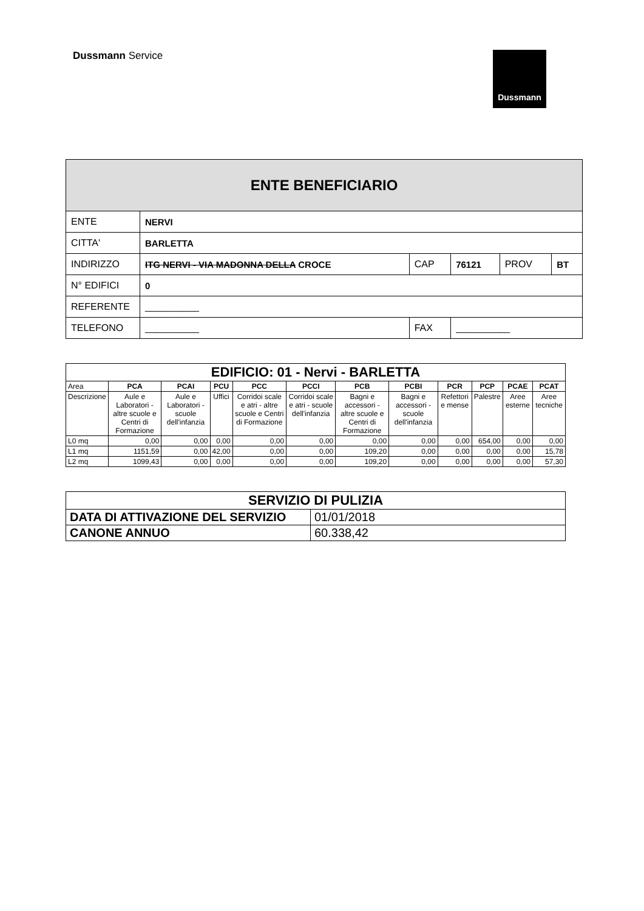Dussmann Service
Dussmann
| ENTE BENEFICIARIO | | | | | |
| ENTE | NERVI | | | | |
| CITTA' | BARLETTA | | | | |
| INDIRIZZO | ITG NERVI - VIA MADONNA DELLA CROCE | CAP | 76121 | PROV | BT |
| N° EDIFICI | 0 | | | | |
| REFERENTE | __________ | | | | |
| TELEFONO | __________ | FAX | __________ | | |
| EDIFICIO: 01 - Nervi - BARLETTA | | | | | | | | | | | |
| --- | --- | --- | --- | --- | --- | --- | --- | --- | --- | --- | --- |
| Area | PCA | PCAI | PCU | PCC | PCCI | PCB | PCBI | PCR | PCP | PCAE | PCAT |
| Descrizione | Aule e Laboratori - altre scuole e Centri di Formazione | Aule e Laboratori - scuole dell'infanzia | Uffici | Corridoi scale e atri - altre scuole e Centri di Formazione | Corridoi scale e atri - scuole dell'infanzia | Bagni e accessori - altre scuole e Centri di Formazione | Bagni e accessori - scuole dell'infanzia | Refettori e mense | Palestre | Aree esterne | Aree tecniche |
| L0 mq | 0,00 | 0,00 | 0,00 | 0,00 | 0,00 | 0,00 | 0,00 | 0,00 | 654,00 | 0,00 | 0,00 |
| L1 mq | 1151,59 | 0,00 | 42,00 | 0,00 | 0,00 | 109,20 | 0,00 | 0,00 | 0,00 | 0,00 | 15,78 |
| L2 mq | 1099,43 | 0,00 | 0,00 | 0,00 | 0,00 | 109,20 | 0,00 | 0,00 | 0,00 | 0,00 | 57,30 |
| SERVIZIO DI PULIZIA | |
| DATA DI ATTIVAZIONE DEL SERVIZIO | 01/01/2018 |
| CANONE ANNUO | 60.338,42 |